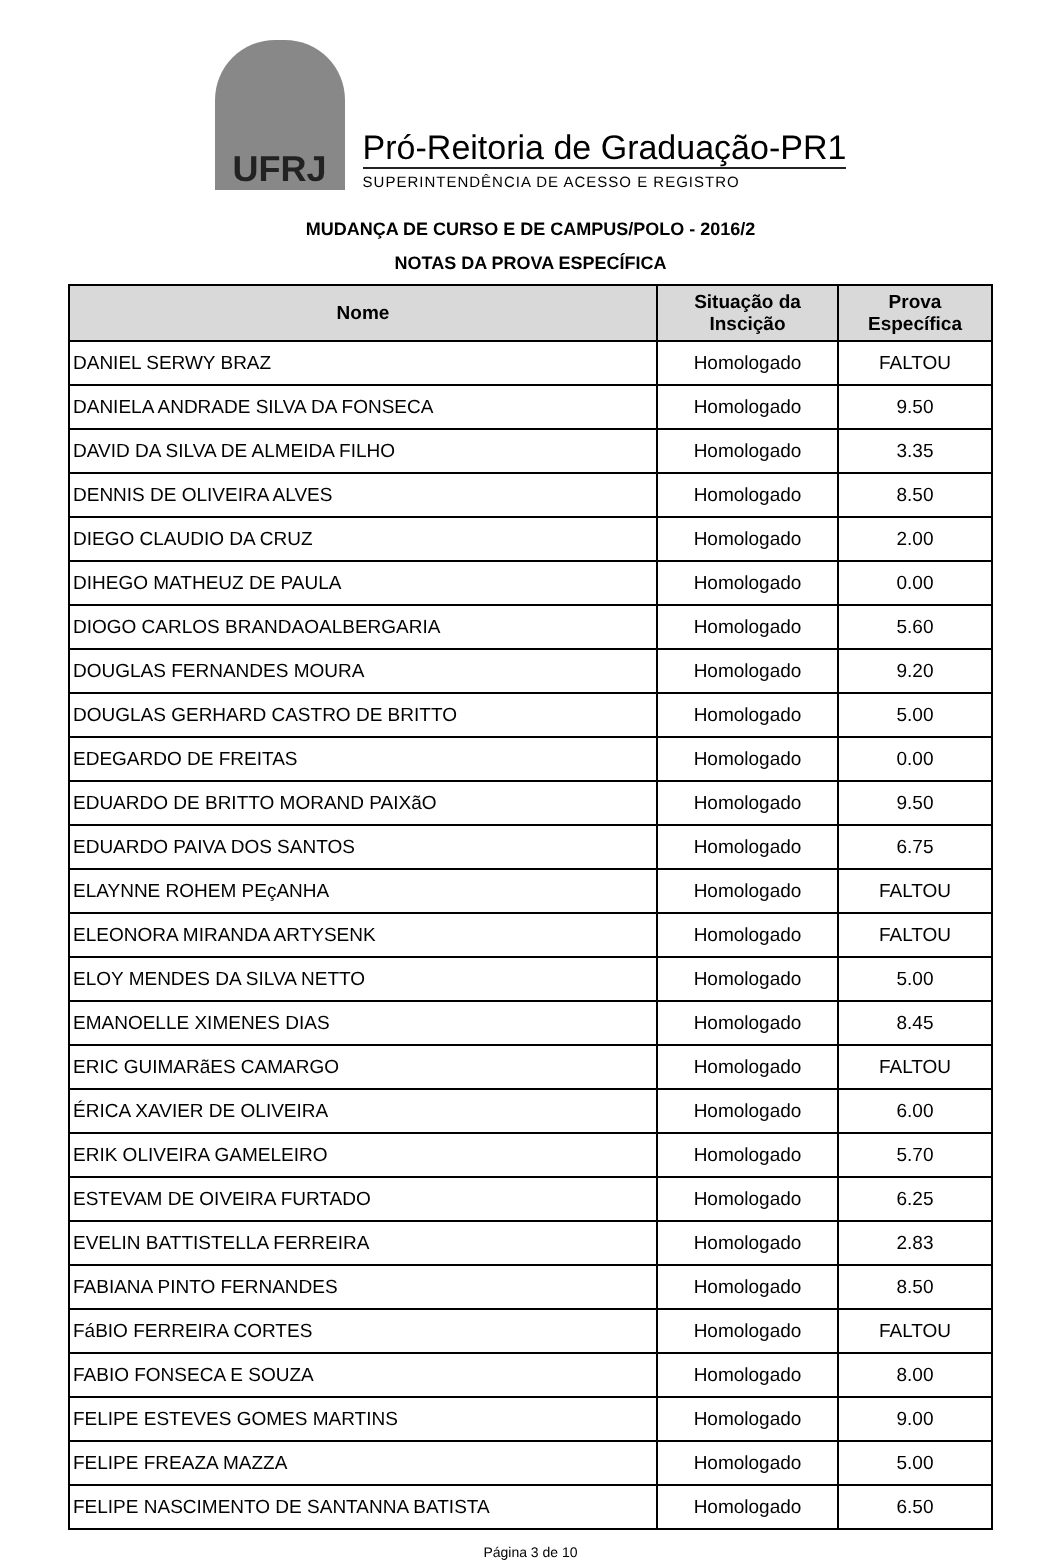UFRJ
Pró-Reitoria de Graduação-PR1
SUPERINTENDÊNCIA DE ACESSO E REGISTRO
MUDANÇA DE CURSO E DE CAMPUS/POLO - 2016/2
NOTAS DA PROVA ESPECÍFICA
| Nome | Situação da Inscição | Prova Específica |
| --- | --- | --- |
| DANIEL SERWY BRAZ | Homologado | FALTOU |
| DANIELA ANDRADE SILVA DA FONSECA | Homologado | 9.50 |
| DAVID DA SILVA DE ALMEIDA FILHO | Homologado | 3.35 |
| DENNIS DE OLIVEIRA ALVES | Homologado | 8.50 |
| DIEGO CLAUDIO DA CRUZ | Homologado | 2.00 |
| DIHEGO MATHEUZ DE PAULA | Homologado | 0.00 |
| DIOGO CARLOS BRANDAOALBERGARIA | Homologado | 5.60 |
| DOUGLAS FERNANDES MOURA | Homologado | 9.20 |
| DOUGLAS GERHARD CASTRO DE BRITTO | Homologado | 5.00 |
| EDEGARDO DE FREITAS | Homologado | 0.00 |
| EDUARDO DE BRITTO MORAND PAIXãO | Homologado | 9.50 |
| EDUARDO PAIVA DOS SANTOS | Homologado | 6.75 |
| ELAYNNE ROHEM PEçANHA | Homologado | FALTOU |
| ELEONORA MIRANDA ARTYSENK | Homologado | FALTOU |
| ELOY MENDES DA SILVA NETTO | Homologado | 5.00 |
| EMANOELLE XIMENES DIAS | Homologado | 8.45 |
| ERIC GUIMARãES CAMARGO | Homologado | FALTOU |
| ÉRICA XAVIER DE OLIVEIRA | Homologado | 6.00 |
| ERIK OLIVEIRA GAMELEIRO | Homologado | 5.70 |
| ESTEVAM DE OIVEIRA FURTADO | Homologado | 6.25 |
| EVELIN BATTISTELLA FERREIRA | Homologado | 2.83 |
| FABIANA PINTO FERNANDES | Homologado | 8.50 |
| FáBIO FERREIRA CORTES | Homologado | FALTOU |
| FABIO FONSECA E SOUZA | Homologado | 8.00 |
| FELIPE ESTEVES GOMES MARTINS | Homologado | 9.00 |
| FELIPE FREAZA MAZZA | Homologado | 5.00 |
| FELIPE NASCIMENTO DE SANTANNA BATISTA | Homologado | 6.50 |
Página 3 de 10